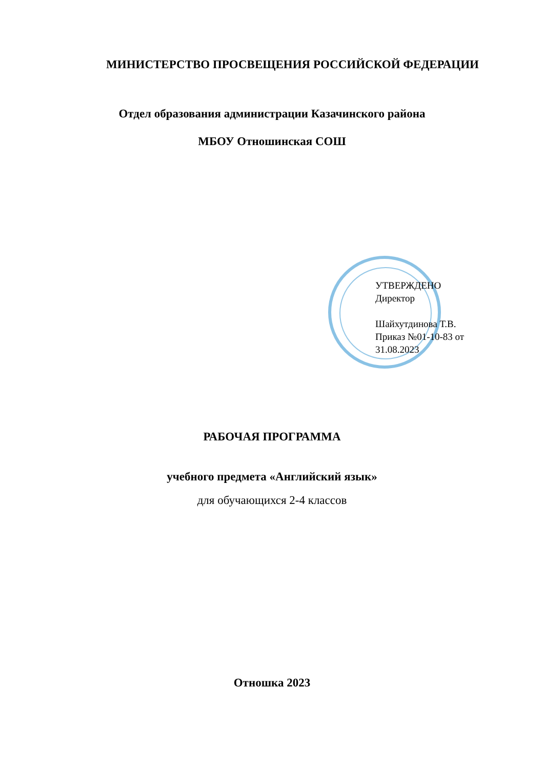МИНИСТЕРСТВО ПРОСВЕЩЕНИЯ РОССИЙСКОЙ ФЕДЕРАЦИИ
Отдел образования администрации Казачинского района
МБОУ Отношинская СОШ
УТВЕРЖДЕНО
Директор
Шайхутдинова Т.В.
Приказ №01-10-83 от
31.08.2023
РАБОЧАЯ ПРОГРАММА
учебного предмета «Английский язык»
для обучающихся 2-4 классов
Отношка 2023